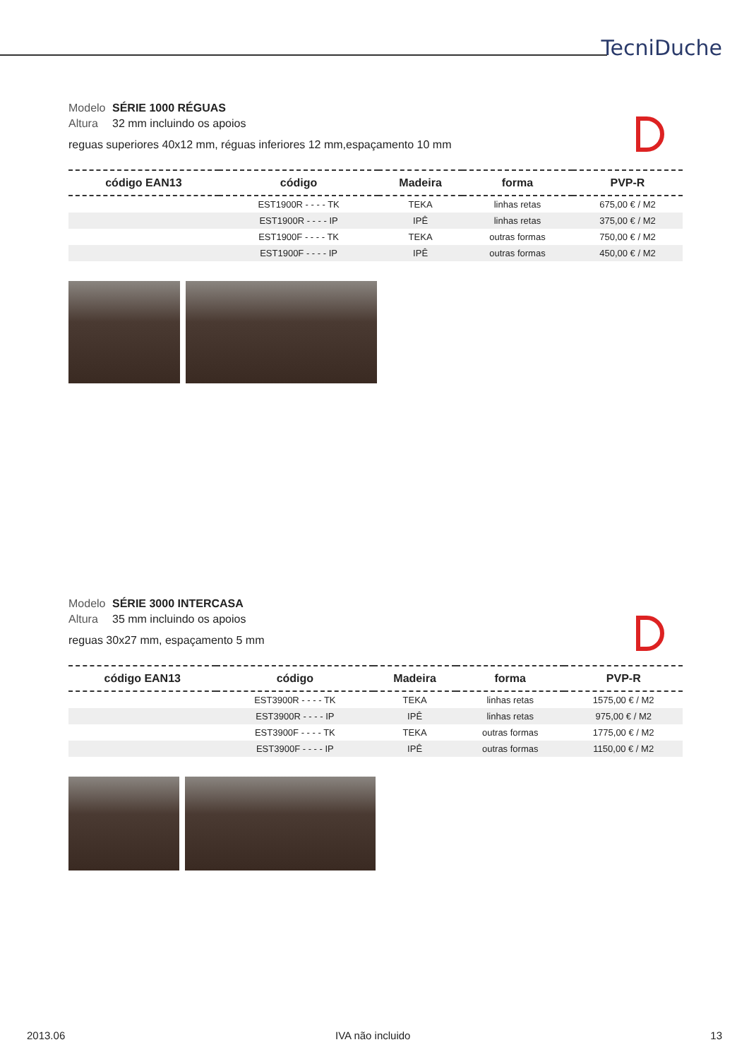TecniDuche
Modelo SÉRIE 1000 RÉGUAS
Altura 32 mm incluindo os apoios
reguas superiores 40x12 mm, réguas inferiores 12 mm,espaçamento 10 mm
| código EAN13 | código | Madeira | forma | PVP-R |
| --- | --- | --- | --- | --- |
| | EST1900R - - - - TK | TEKA | linhas retas | 675,00 € / M2 |
| | EST1900R - - - - IP | IPÊ | linhas retas | 375,00 € / M2 |
| | EST1900F - - - - TK | TEKA | outras formas | 750,00 € / M2 |
| | EST1900F - - - - IP | IPÊ | outras formas | 450,00 € / M2 |
Modelo SÉRIE 3000 INTERCASA
Altura 35 mm incluindo os apoios
reguas 30x27 mm, espaçamento 5 mm
| código EAN13 | código | Madeira | forma | PVP-R |
| --- | --- | --- | --- | --- |
| | EST3900R - - - - TK | TEKA | linhas retas | 1575,00 € / M2 |
| | EST3900R - - - - IP | IPÊ | linhas retas | 975,00 € / M2 |
| | EST3900F - - - - TK | TEKA | outras formas | 1775,00 € / M2 |
| | EST3900F - - - - IP | IPÊ | outras formas | 1150,00 € / M2 |
2013.06 IVA não incluido 13